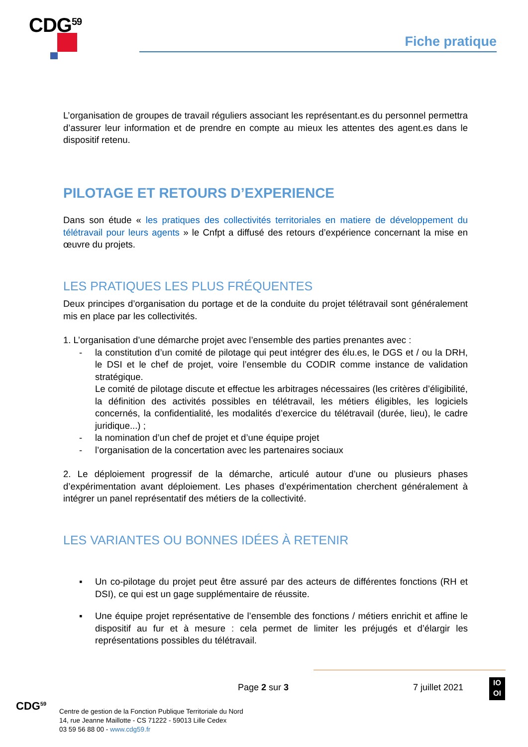CDG<sup>59</sup>
Fiche pratique
L’organisation de groupes de travail réguliers associant les représentant.es du personnel permettra d’assurer leur information et de prendre en compte au mieux les attentes des agent.es dans le dispositif retenu.
PILOTAGE ET RETOURS D’EXPERIENCE
Dans son étude « les pratiques des collectivités territoriales en matiere de développement du télétravail pour leurs agents » le Cnfpt a diffusé des retours d’expérience concernant la mise en œuvre du projets.
LES PRATIQUES LES PLUS FRÉQUENTES
Deux principes d’organisation du portage et de la conduite du projet télétravail sont généralement mis en place par les collectivités.
1. L’organisation d’une démarche projet avec l’ensemble des parties prenantes avec :
- la constitution d’un comité de pilotage qui peut intégrer des élu.es, le DGS et / ou la DRH, le DSI et le chef de projet, voire l’ensemble du CODIR comme instance de validation stratégique.
Le comité de pilotage discute et effectue les arbitrages nécessaires (les critères d’éligibilité, la définition des activités possibles en télétravail, les métiers éligibles, les logiciels concernés, la confidentialité, les modalités d’exercice du télétravail (durée, lieu), le cadre juridique...) ;
- la nomination d’un chef de projet et d’une équipe projet
- l’organisation de la concertation avec les partenaires sociaux
2. Le déploiement progressif de la démarche, articulé autour d’une ou plusieurs phases d’expérimentation avant déploiement. Les phases d’expérimentation cherchent généralement à intégrer un panel représentatif des métiers de la collectivité.
LES VARIANTES OU BONNES IDÉES À RETENIR
▪ Un co-pilotage du projet peut être assuré par des acteurs de différentes fonctions (RH et DSI), ce qui est un gage supplémentaire de réussite.
▪ Une équipe projet représentative de l’ensemble des fonctions / métiers enrichit et affine le dispositif au fur et à mesure : cela permet de limiter les préjugés et d’élargir les représentations possibles du télétravail.
Page 2 sur 3 7 juillet 2021
IO
OI
CDG<sup>59</sup>
Centre de gestion de la Fonction Publique Territoriale du Nord
14, rue Jeanne Maillotte - CS 71222 - 59013 Lille Cedex
03 59 56 88 00 - www.cdg59.fr